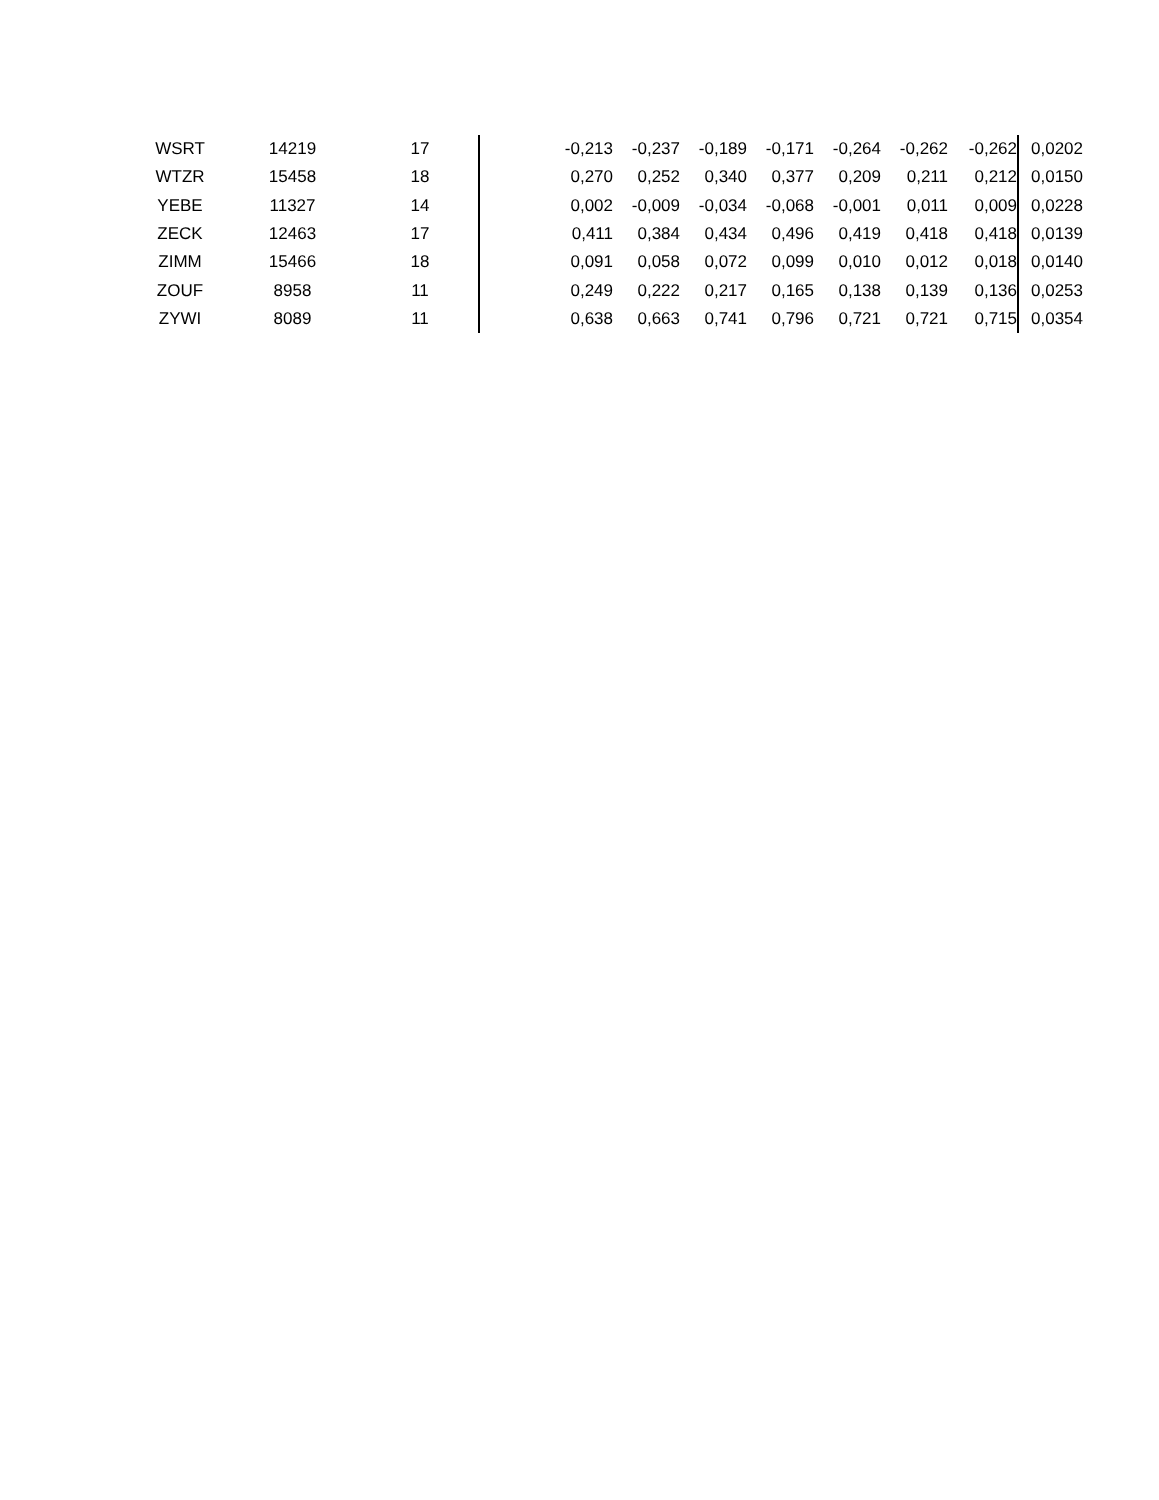| WSRT | 14219 | 17 | | -0,213 | -0,237 | -0,189 | -0,171 | -0,264 | -0,262 | -0,262 | 0,0202 |
| WTZR | 15458 | 18 | | 0,270 | 0,252 | 0,340 | 0,377 | 0,209 | 0,211 | 0,212 | 0,0150 |
| YEBE | 11327 | 14 | | 0,002 | -0,009 | -0,034 | -0,068 | -0,001 | 0,011 | 0,009 | 0,0228 |
| ZECK | 12463 | 17 | | 0,411 | 0,384 | 0,434 | 0,496 | 0,419 | 0,418 | 0,418 | 0,0139 |
| ZIMM | 15466 | 18 | | 0,091 | 0,058 | 0,072 | 0,099 | 0,010 | 0,012 | 0,018 | 0,0140 |
| ZOUF | 8958 | 11 | | 0,249 | 0,222 | 0,217 | 0,165 | 0,138 | 0,139 | 0,136 | 0,0253 |
| ZYWI | 8089 | 11 | | 0,638 | 0,663 | 0,741 | 0,796 | 0,721 | 0,721 | 0,715 | 0,0354 |